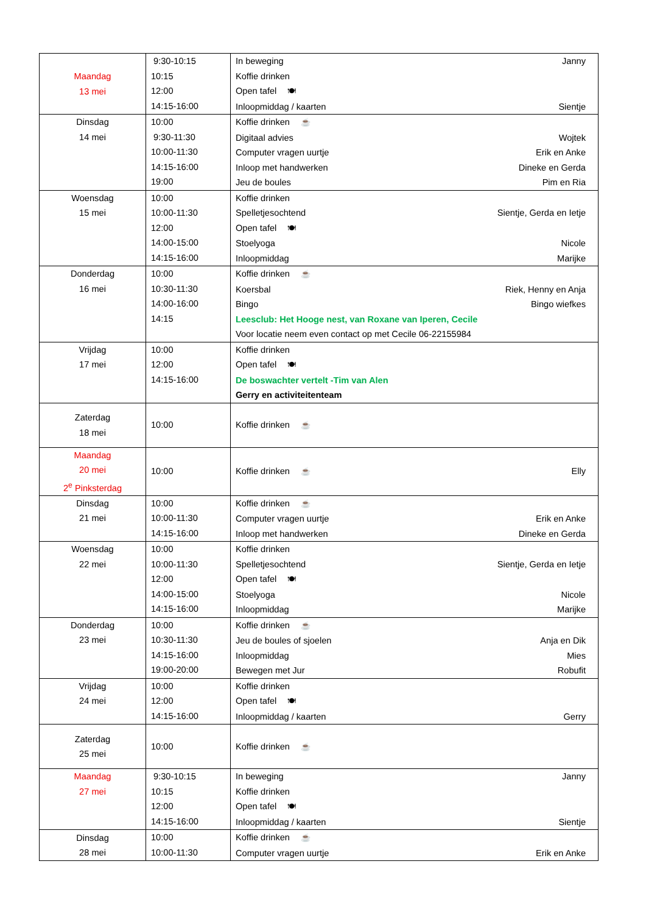| Maandag 13 mei | 9:30-10:15 10:15 12:00 14:15-16:00 | In beweging Janny Koffie drinken Open tafel 🍽 Inloopmiddag / kaarten Sientje |
| Dinsdag 14 mei | 10:00 9:30-11:30 10:00-11:30 14:15-16:00 19:00 | Koffie drinken ☕ Digitaal advies Wojtek Computer vragen uurtje Erik en Anke Inloop met handwerken Dineke en Gerda Jeu de boules Pim en Ria |
| Woensdag 15 mei | 10:00 10:00-11:30 12:00 14:00-15:00 14:15-16:00 | Koffie drinken Spelletjesochtend Sientje, Gerda en Ietje Open tafel 🍽 Stoelyoga Nicole Inloopmiddag Marijke |
| Donderdag 16 mei | 10:00 10:30-11:30 14:00-16:00 14:15 | Koffie drinken ☕ Koersbal Riek, Henny en Anja Bingo Bingo wiefkes Leesclub: Het Hooge nest, van Roxane van Iperen, Cecile Voor locatie neem even contact op met Cecile 06-22155984 |
| Vrijdag 17 mei | 10:00 12:00 14:15-16:00 | Koffie drinken Open tafel 🍽 De boswachter vertelt -Tim van Alen Gerry en activiteitenteam |
| Zaterdag 18 mei | 10:00 | Koffie drinken ☕ |
| Maandag 20 mei 2<sup>e</sup> Pinksterdag | 10:00 | Koffie drinken ☕ Elly |
| Dinsdag 21 mei | 10:00 10:00-11:30 14:15-16:00 | Koffie drinken ☕ Computer vragen uurtje Erik en Anke Inloop met handwerken Dineke en Gerda |
| Woensdag 22 mei | 10:00 10:00-11:30 12:00 14:00-15:00 14:15-16:00 | Koffie drinken Spelletjesochtend Sientje, Gerda en Ietje Open tafel 🍽 Stoelyoga Nicole Inloopmiddag Marijke |
| Donderdag 23 mei | 10:00 10:30-11:30 14:15-16:00 19:00-20:00 | Koffie drinken ☕ Jeu de boules of sjoelen Anja en Dik Inloopmiddag Mies Bewegen met Jur Robufit |
| Vrijdag 24 mei | 10:00 12:00 14:15-16:00 | Koffie drinken Open tafel 🍽 Inloopmiddag / kaarten Gerry |
| Zaterdag 25 mei | 10:00 | Koffie drinken ☕ |
| Maandag 27 mei | 9:30-10:15 10:15 12:00 14:15-16:00 | In beweging Janny Koffie drinken Open tafel 🍽 Inloopmiddag / kaarten Sientje |
| Dinsdag 28 mei | 10:00 10:00-11:30 | Koffie drinken ☕ Computer vragen uurtje Erik en Anke |